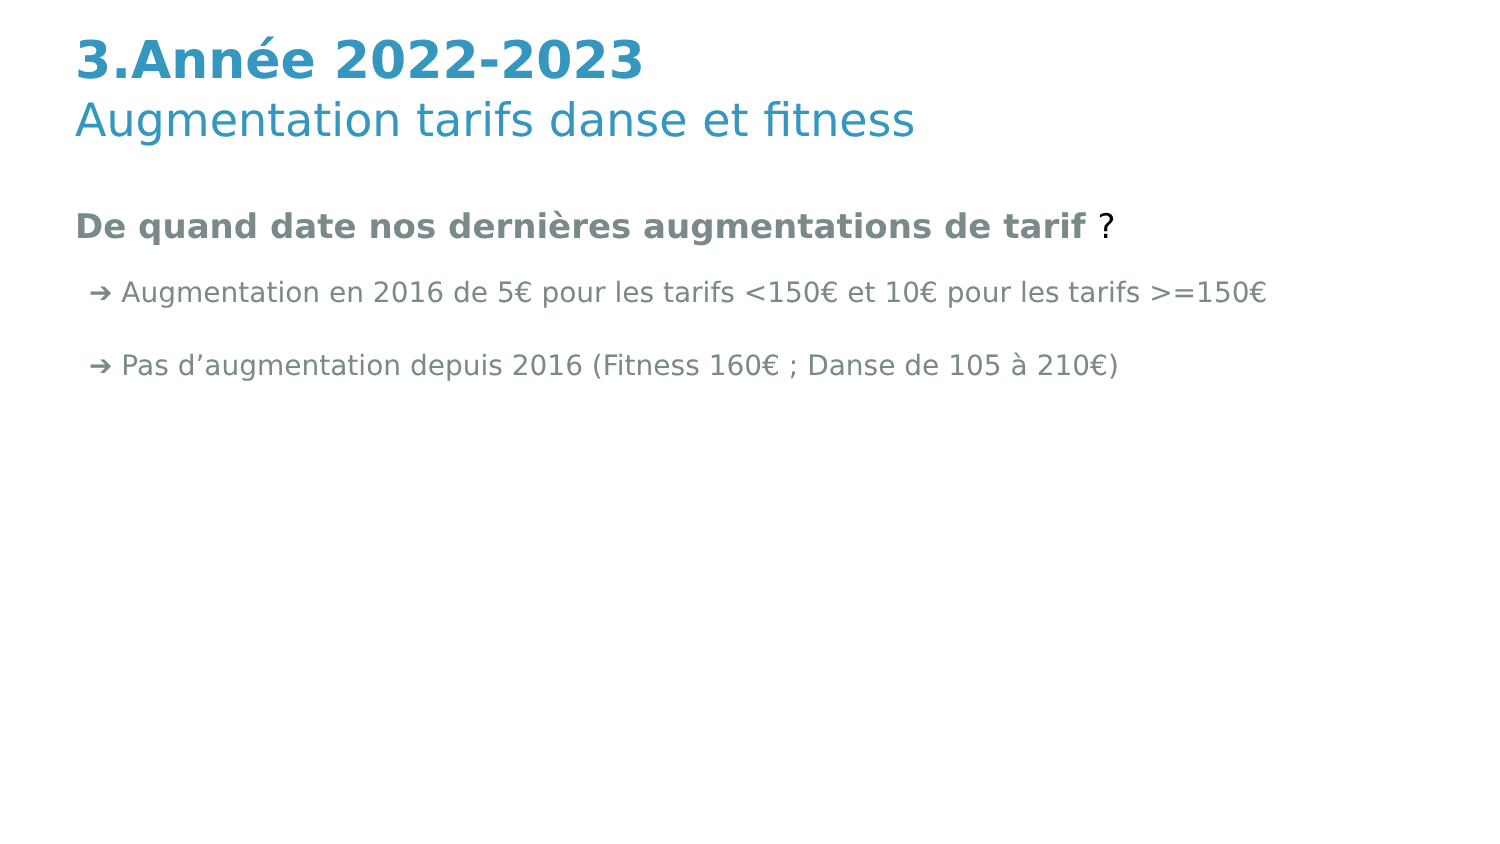3.Année 2022-2023
Augmentation tarifs danse et fitness
De quand date nos dernières augmentations de tarif ?
➔ Augmentation en 2016 de 5€ pour les tarifs <150€ et 10€ pour les tarifs >=150€
➔ Pas d’augmentation depuis 2016 (Fitness 160€ ; Danse de 105 à 210€)